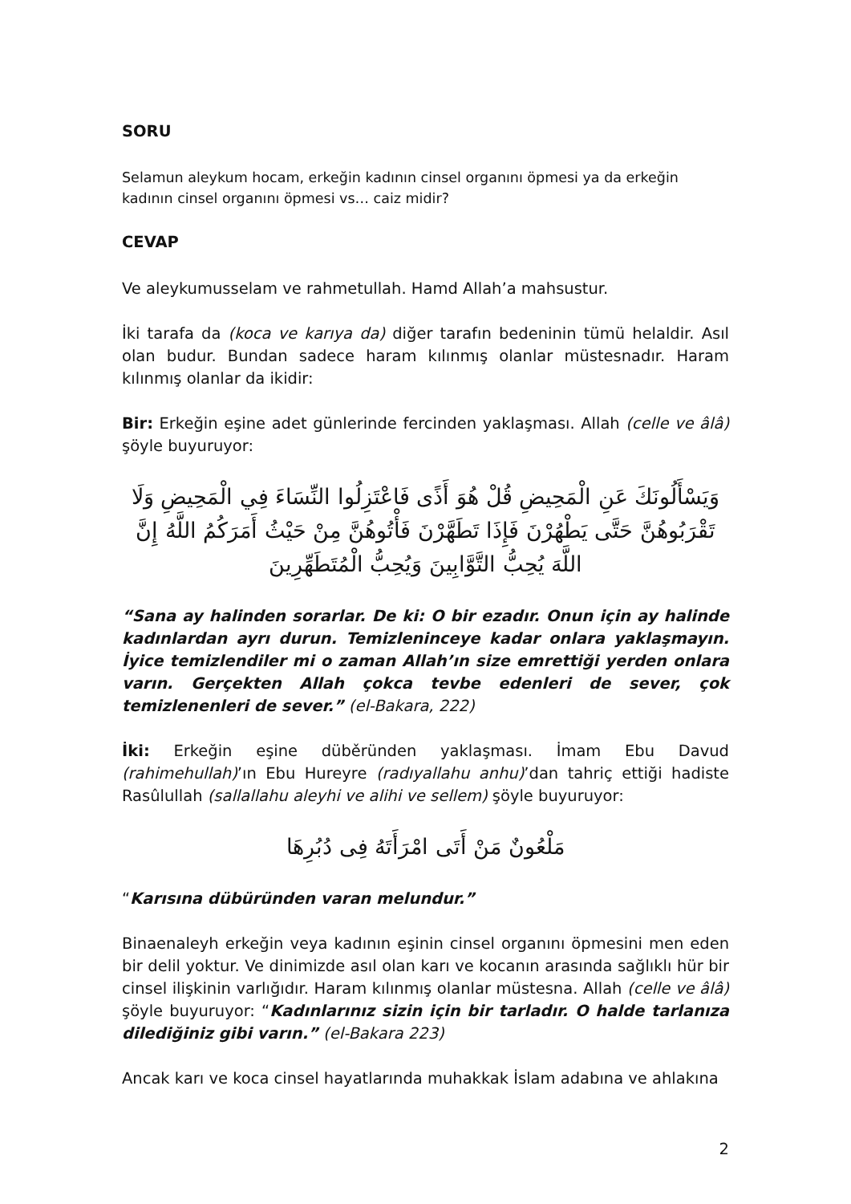SORU
Selamun aleykum hocam, erkeğin kadının cinsel organını öpmesi ya da erkeğin kadının cinsel organını öpmesi vs… caiz midir?
CEVAP
Ve aleykumusselam ve rahmetullah. Hamd Allah’a mahsustur.
İki tarafa da (koca ve karıya da) diğer tarafın bedeninin tümü helaldir. Asıl olan budur. Bundan sadece haram kılınmış olanlar müstesnadır. Haram kılınmış olanlar da ikidir:
Bir: Erkeğin eşine adet günlerinde fercinden yaklaşması. Allah (celle ve âlâ) şöyle buyuruyor:
وَيَسْأَلُونَكَ عَنِ الْمَحِيضِ قُلْ هُوَ أَذًى فَاعْتَزِلُوا النِّسَاءَ فِي الْمَحِيضِ وَلَا تَقْرَبُوهُنَّ حَتَّى يَطْهُرْنَ فَإِذَا تَطَهَّرْنَ فَأْتُوهُنَّ مِنْ حَيْثُ أَمَرَكُمُ اللَّهُ إِنَّ اللَّهَ يُحِبُّ التَّوَّابِينَ وَيُحِبُّ الْمُتَطَهِّرِينَ
“Sana ay halinden sorarlar. De ki: O bir ezadır. Onun için ay halinde kadınlardan ayrı durun. Temizleninceye kadar onlara yaklaşmayın. İyice temizlendiler mi o zaman Allah’ın size emrettiği yerden onlara varın. Gerçekten Allah çokca tevbe edenleri de sever, çok temizlenenleri de sever.” (el-Bakara, 222)
İki: Erkeğin eşine düběründen yaklaşması. İmam Ebu Davud (rahimehullah)’ın Ebu Hureyre (radıyallahu anhu)’dan tahriç ettiği hadiste Rasûlullah (sallallahu aleyhi ve alihi ve sellem) şöyle buyuruyor:
مَلْعُونٌ مَنْ أَتَى امْرَأَتَهُ فِى دُبُرِهَا
“Karısına dübüründen varan melundur.”
Binaenaleyh erkeğin veya kadının eşinin cinsel organını öpmesini men eden bir delil yoktur. Ve dinimizde asıl olan karı ve kocanın arasında sağlıklı hür bir cinsel ilişkinin varlığıdır. Haram kılınmış olanlar müstesna. Allah (celle ve âlâ) şöyle buyuruyor: “Kadınlarınız sizin için bir tarladır. O halde tarlanıza dilediğiniz gibi varın.” (el-Bakara 223)
Ancak karı ve koca cinsel hayatlarında muhakkak İslam adabına ve ahlakına
2